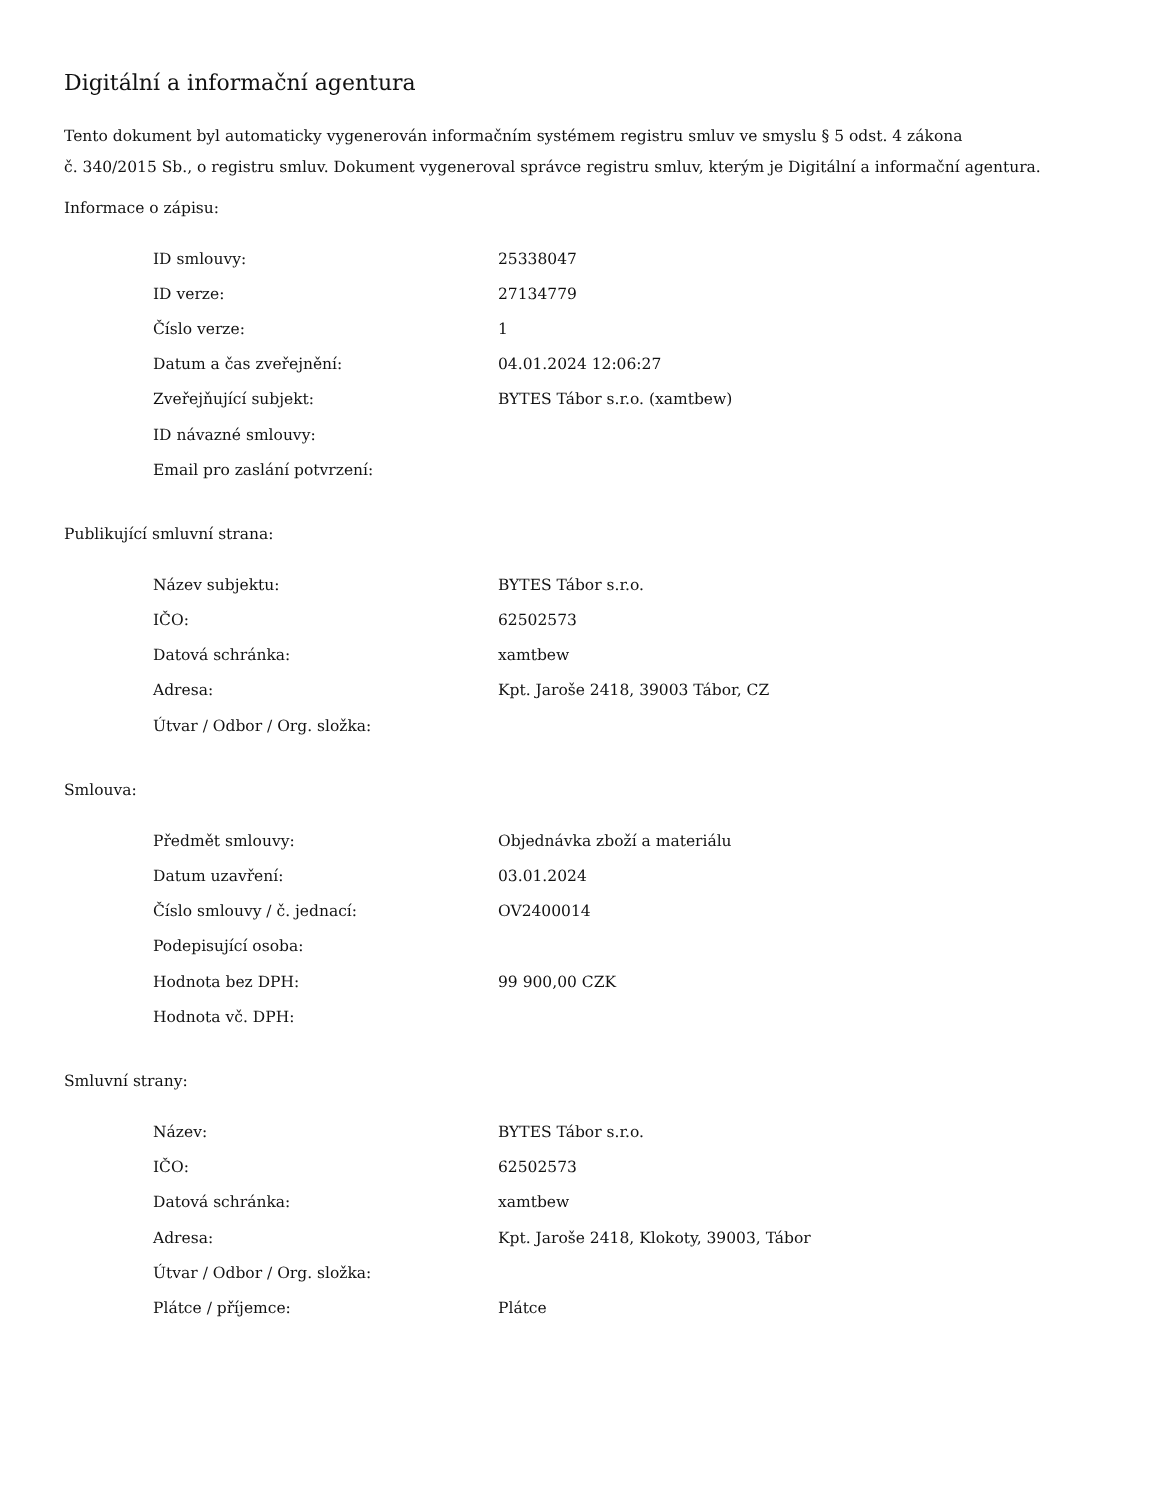Digitální a informační agentura
Tento dokument byl automaticky vygenerován informačním systémem registru smluv ve smyslu § 5 odst. 4 zákona
č. 340/2015 Sb., o registru smluv. Dokument vygeneroval správce registru smluv, kterým je Digitální a informační agentura.
Informace o zápisu:
| ID smlouvy: | 25338047 |
| ID verze: | 27134779 |
| Číslo verze: | 1 |
| Datum a čas zveřejnění: | 04.01.2024 12:06:27 |
| Zveřejňující subjekt: | BYTES Tábor s.r.o. (xamtbew) |
| ID návazné smlouvy: | |
| Email pro zaslání potvrzení: | |
Publikující smluvní strana:
| Název subjektu: | BYTES Tábor s.r.o. |
| IČO: | 62502573 |
| Datová schránka: | xamtbew |
| Adresa: | Kpt. Jaroše 2418, 39003 Tábor, CZ |
| Útvar / Odbor / Org. složka: | |
Smlouva:
| Předmět smlouvy: | Objednávka zboží a materiálu |
| Datum uzavření: | 03.01.2024 |
| Číslo smlouvy / č. jednací: | OV2400014 |
| Podepisující osoba: | |
| Hodnota bez DPH: | 99 900,00 CZK |
| Hodnota vč. DPH: | |
Smluvní strany:
| Název: | BYTES Tábor s.r.o. |
| IČO: | 62502573 |
| Datová schránka: | xamtbew |
| Adresa: | Kpt. Jaroše 2418, Klokoty, 39003, Tábor |
| Útvar / Odbor / Org. složka: | |
| Plátce / příjemce: | Plátce |